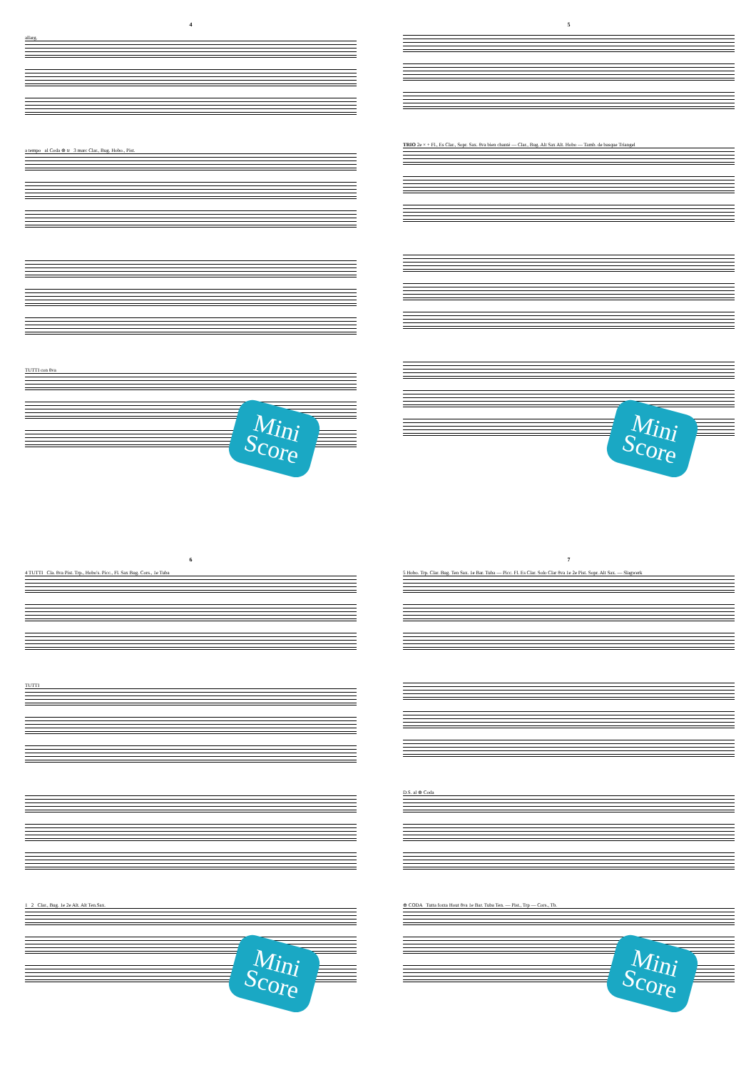4
allarg.
a tempo al Coda ⊕ tr 3 marc Clar., Bug. Hobo., Pist.
TUTTI con 8va
Mini
Score
5
TRIO 2e × + Fl., Es Clar., Sopr. Sax. 8va bien chanté — Clar., Bug. Alt Sax Alt. Hobo — Tamb. de basque Triangel
Mini
Score
6
4 TUTTI Cla. 8va Pist. Trp., Hobo's. Picc., Fl. Sax Bug. Cors., 1e Tuba
TUTTI
1 2 Clar., Bug. 1e 2e Alt. Alt Ten.Sax.
Mini
Score
7
5 Hobo. Trp. Clar. Bug. Ten Sax. 1e Bar. Tuba — Picc. Fl. Es Clar. Solo Clar 8va 1e 2e Pist. Sopr. Alt Sax. — Slagwerk
D.S. al ⊕ Coda
⊕ CODA Tutta forza Hout 8va 1e Bar. Tuba Ten. — Pist., Trp — Cors., Tb.
Mini
Score